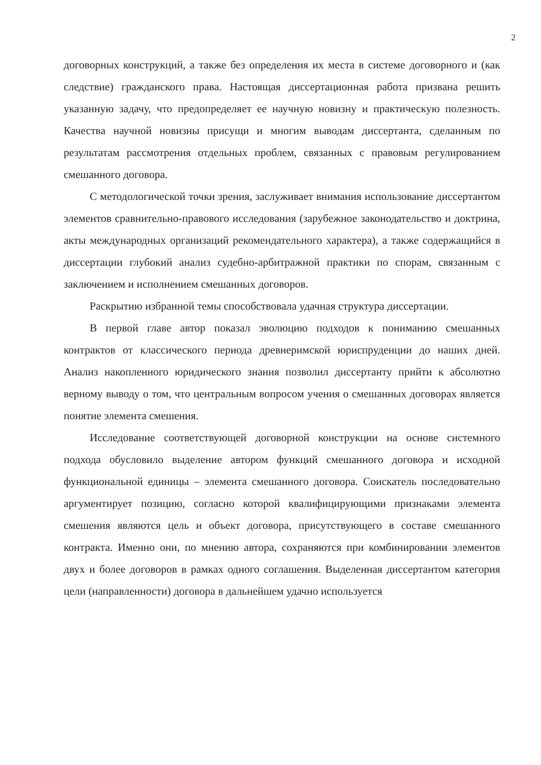2
договорных конструкций, а также без определения их места в системе договорного и (как следствие) гражданского права. Настоящая диссертационная работа призвана решить указанную задачу, что предопределяет ее научную новизну и практическую полезность. Качества научной новизны присущи и многим выводам диссертанта, сделанным по результатам рассмотрения отдельных проблем, связанных с правовым регулированием смешанного договора.
С методологической точки зрения, заслуживает внимания использование диссертантом элементов сравнительно-правового исследования (зарубежное законодательство и доктрина, акты международных организаций рекомендательного характера), а также содержащийся в диссертации глубокий анализ судебно-арбитражной практики по спорам, связанным с заключением и исполнением смешанных договоров.
Раскрытию избранной темы способствовала удачная структура диссертации.
В первой главе автор показал эволюцию подходов к пониманию смешанных контрактов от классического периода древнеримской юриспруденции до наших дней. Анализ накопленного юридического знания позволил диссертанту прийти к абсолютно верному выводу о том, что центральным вопросом учения о смешанных договорах является понятие элемента смешения.
Исследование соответствующей договорной конструкции на основе системного подхода обусловило выделение автором функций смешанного договора и исходной функциональной единицы – элемента смешанного договора. Соискатель последовательно аргументирует позицию, согласно которой квалифицирующими признаками элемента смешения являются цель и объект договора, присутствующего в составе смешанного контракта. Именно они, по мнению автора, сохраняются при комбинировании элементов двух и более договоров в рамках одного соглашения. Выделенная диссертантом категория цели (направленности) договора в дальнейшем удачно используется